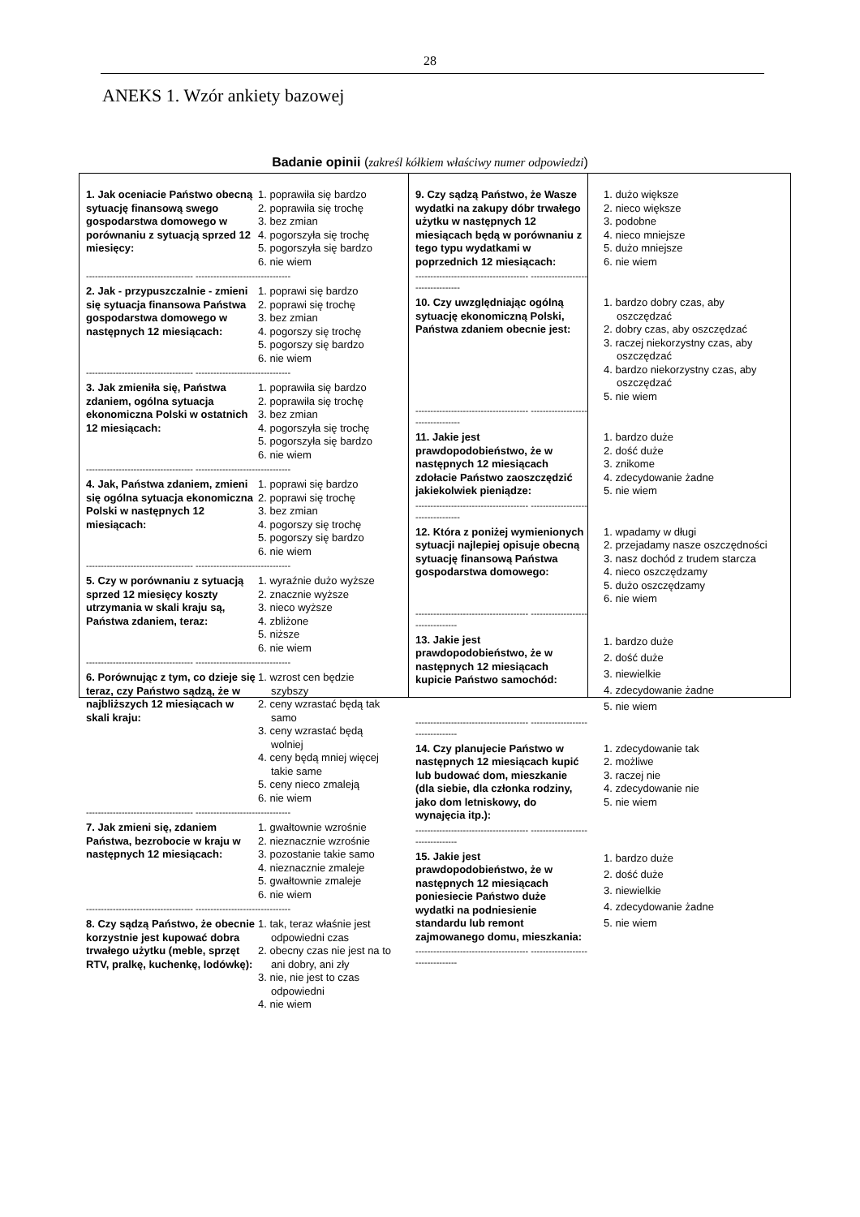28
ANEKS 1. Wzór ankiety bazowej
Badanie opinii (zakreśl kółkiem właściwy numer odpowiedzi)
1. Jak oceniacie Państwo obecną sytuację finansową swego gospodarstwa domowego w porównaniu z sytuacją sprzed 12 miesięcy:
1. poprawiła się bardzo
2. poprawiła się trochę
3. bez zmian
4. pogorszyła się trochę
5. pogorszyła się bardzo
6. nie wiem
------------------------------------ --------------------------------
2. Jak - przypuszczalnie - zmieni się sytuacja finansowa Państwa gospodarstwa domowego w następnych 12 miesiącach:
1. poprawi się bardzo
2. poprawi się trochę
3. bez zmian
4. pogorszy się trochę
5. pogorszy się bardzo
6. nie wiem
------------------------------------ --------------------------------
3. Jak zmieniła się, Państwa zdaniem, ogólna sytuacja ekonomiczna Polski w ostatnich 12 miesiącach:
1. poprawiła się bardzo
2. poprawiła się trochę
3. bez zmian
4. pogorszyła się trochę
5. pogorszyła się bardzo
6. nie wiem
------------------------------------ --------------------------------
4. Jak, Państwa zdaniem, zmieni się ogólna sytuacja ekonomiczna Polski w następnych 12 miesiącach:
1. poprawi się bardzo
2. poprawi się trochę
3. bez zmian
4. pogorszy się trochę
5. pogorszy się bardzo
6. nie wiem
------------------------------------ --------------------------------
5. Czy w porównaniu z sytuacją sprzed 12 miesięcy koszty utrzymania w skali kraju są, Państwa zdaniem, teraz:
1. wyraźnie dużo wyższe
2. znacznie wyższe
3. nieco wyższe
4. zbliżone
5. niższe
6. nie wiem
------------------------------------ --------------------------------
6. Porównując z tym, co dzieje się teraz, czy Państwo sądzą, że w najbliższych 12 miesiącach w skali kraju:
1. wzrost cen będzie
szybszy
2. ceny wzrastać będą tak
samo
3. ceny wzrastać będą
wolniej
4. ceny będą mniej więcej
takie same
5. ceny nieco zmaleją
6. nie wiem
------------------------------------ --------------------------------
7. Jak zmieni się, zdaniem Państwa, bezrobocie w kraju w następnych 12 miesiącach:
1. gwałtownie wzrośnie
2. nieznacznie wzrośnie
3. pozostanie takie samo
4. nieznacznie zmaleje
5. gwałtownie zmaleje
6. nie wiem
------------------------------------ --------------------------------
8. Czy sądzą Państwo, że obecnie korzystnie jest kupować dobra trwałego użytku (meble, sprzęt RTV, pralkę, kuchenkę, lodówkę):
1. tak, teraz właśnie jest
odpowiedni czas
2. obecny czas nie jest na to
ani dobry, ani zły
3. nie, nie jest to czas
odpowiedni
4. nie wiem
9. Czy sądzą Państwo, że Wasze wydatki na zakupy dóbr trwałego użytku w następnych 12 miesiącach będą w porównaniu z tego typu wydatkami w poprzednich 12 miesiącach:
1. dużo większe
2. nieco większe
3. podobne
4. nieco mniejsze
5. dużo mniejsze
6. nie wiem
-------------------------------------- ----------------------------------
10. Czy uwzględniając ogólną sytuację ekonomiczną Polski, Państwa zdaniem obecnie jest:
1. bardzo dobry czas, aby
oszczędzać
2. dobry czas, aby oszczędzać
3. raczej niekorzystny czas, aby
oszczędzać
4. bardzo niekorzystny czas, aby
oszczędzać
5. nie wiem
-------------------------------------- ----------------------------------
11. Jakie jest prawdopodobieństwo, że w następnych 12 miesiącach zdołacie Państwo zaoszczędzić jakiekolwiek pieniądze:
1. bardzo duże
2. dość duże
3. znikome
4. zdecydowanie żadne
5. nie wiem
-------------------------------------- ----------------------------------
12. Która z poniżej wymienionych sytuacji najlepiej opisuje obecną sytuację finansową Państwa gospodarstwa domowego:
1. wpadamy w długi
2. przejadamy nasze oszczędności
3. nasz dochód z trudem starcza
4. nieco oszczędzamy
5. dużo oszczędzamy
6. nie wiem
-------------------------------------- ---------------------------------
13. Jakie jest prawdopodobieństwo, że w następnych 12 miesiącach kupicie Państwo samochód:
1. bardzo duże
2. dość duże
3. niewielkie
4. zdecydowanie żadne
5. nie wiem
-------------------------------------- ---------------------------------
14. Czy planujecie Państwo w następnych 12 miesiącach kupić lub budować dom, mieszkanie (dla siebie, dla członka rodziny, jako dom letniskowy, do wynajęcia itp.):
1. zdecydowanie tak
2. możliwe
3. raczej nie
4. zdecydowanie nie
5. nie wiem
-------------------------------------- ---------------------------------
15. Jakie jest prawdopodobieństwo, że w następnych 12 miesiącach poniesiecie Państwo duże wydatki na podniesienie standardu lub remont zajmowanego domu, mieszkania:
1. bardzo duże
2. dość duże
3. niewielkie
4. zdecydowanie żadne
5. nie wiem
-------------------------------------- ---------------------------------